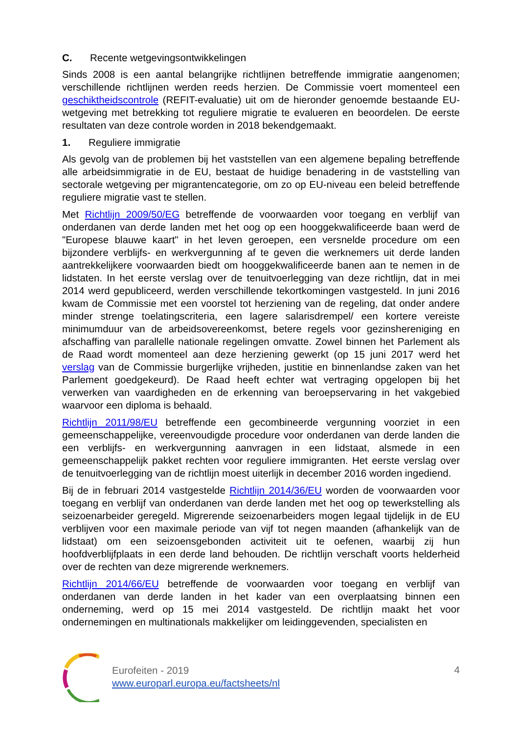C. Recente wetgevingsontwikkelingen
Sinds 2008 is een aantal belangrijke richtlijnen betreffende immigratie aangenomen; verschillende richtlijnen werden reeds herzien. De Commissie voert momenteel een geschiktheidscontrole (REFIT-evaluatie) uit om de hieronder genoemde bestaande EU-wetgeving met betrekking tot reguliere migratie te evalueren en beoordelen. De eerste resultaten van deze controle worden in 2018 bekendgemaakt.
1. Reguliere immigratie
Als gevolg van de problemen bij het vaststellen van een algemene bepaling betreffende alle arbeidsimmigratie in de EU, bestaat de huidige benadering in de vaststelling van sectorale wetgeving per migrantencategorie, om zo op EU-niveau een beleid betreffende reguliere migratie vast te stellen.
Met Richtlijn 2009/50/EG betreffende de voorwaarden voor toegang en verblijf van onderdanen van derde landen met het oog op een hooggekwalificeerde baan werd de "Europese blauwe kaart" in het leven geroepen, een versnelde procedure om een bijzondere verblijfs- en werkvergunning af te geven die werknemers uit derde landen aantrekkelijkere voorwaarden biedt om hooggekwalificeerde banen aan te nemen in de lidstaten. In het eerste verslag over de tenuitvoerlegging van deze richtlijn, dat in mei 2014 werd gepubliceerd, werden verschillende tekortkomingen vastgesteld. In juni 2016 kwam de Commissie met een voorstel tot herziening van de regeling, dat onder andere minder strenge toelatingscriteria, een lagere salarisdrempel/ een kortere vereiste minimumduur van de arbeidsovereenkomst, betere regels voor gezinshereniging en afschaffing van parallelle nationale regelingen omvatte. Zowel binnen het Parlement als de Raad wordt momenteel aan deze herziening gewerkt (op 15 juni 2017 werd het verslag van de Commissie burgerlijke vrijheden, justitie en binnenlandse zaken van het Parlement goedgekeurd). De Raad heeft echter wat vertraging opgelopen bij het verwerken van vaardigheden en de erkenning van beroepservaring in het vakgebied waarvoor een diploma is behaald.
Richtlijn 2011/98/EU betreffende een gecombineerde vergunning voorziet in een gemeenschappelijke, vereenvoudigde procedure voor onderdanen van derde landen die een verblijfs- en werkvergunning aanvragen in een lidstaat, alsmede in een gemeenschappelijk pakket rechten voor reguliere immigranten. Het eerste verslag over de tenuitvoerlegging van de richtlijn moest uiterlijk in december 2016 worden ingediend.
Bij de in februari 2014 vastgestelde Richtlijn 2014/36/EU worden de voorwaarden voor toegang en verblijf van onderdanen van derde landen met het oog op tewerkstelling als seizoenarbeider geregeld. Migrerende seizoenarbeiders mogen legaal tijdelijk in de EU verblijven voor een maximale periode van vijf tot negen maanden (afhankelijk van de lidstaat) om een seizoensgebonden activiteit uit te oefenen, waarbij zij hun hoofdverblijfplaats in een derde land behouden. De richtlijn verschaft voorts helderheid over de rechten van deze migrerende werknemers.
Richtlijn 2014/66/EU betreffende de voorwaarden voor toegang en verblijf van onderdanen van derde landen in het kader van een overplaatsing binnen een onderneming, werd op 15 mei 2014 vastgesteld. De richtlijn maakt het voor ondernemingen en multinationals makkelijker om leidinggevenden, specialisten en
Eurofeiten - 2019
www.europarl.europa.eu/factsheets/nl
4